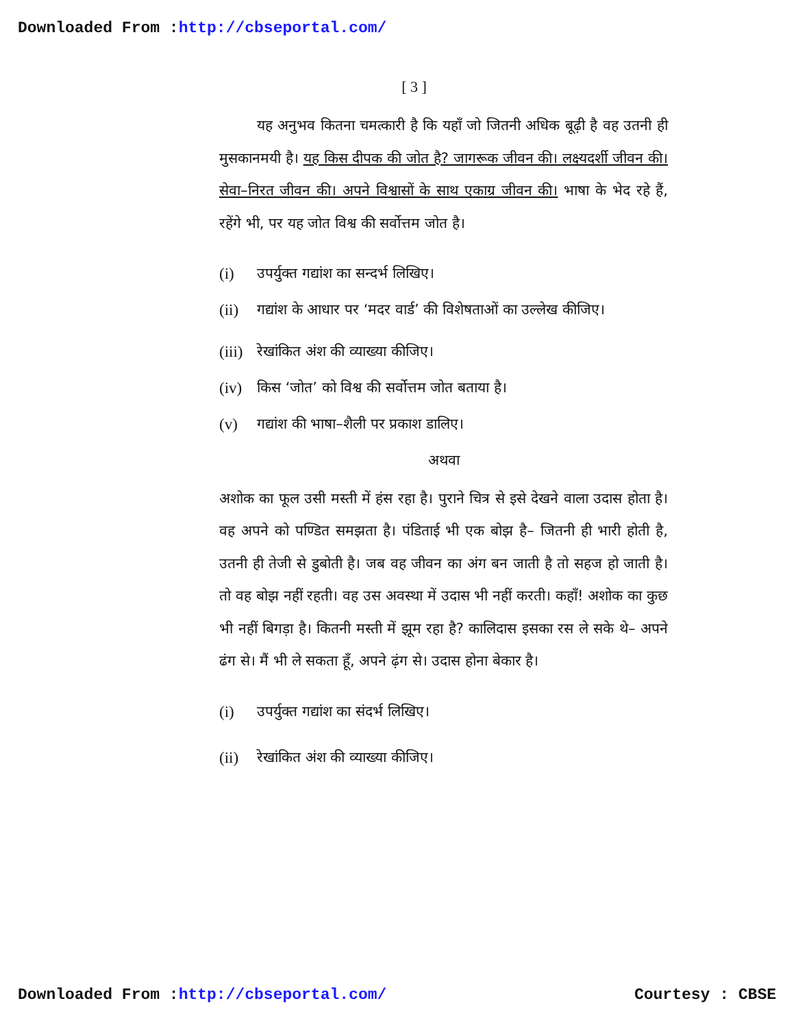Downloaded From :http://cbseportal.com/
[ 3 ]
यह अनुभव कितना चमत्कारी है कि यहाँ जो जितनी अधिक बूढ़ी है वह उतनी ही मुसकानमयी है। यह किस दीपक की जोत है? जागरूक जीवन की। लक्ष्यदर्शी जीवन की। सेवा–निरत जीवन की। अपने विश्वासों के साथ एकाग्र जीवन की। भाषा के भेद रहे हैं, रहेंगे भी, पर यह जोत विश्व की सर्वोत्तम जोत है।
(i) उपर्युक्त गद्यांश का सन्दर्भ लिखिए।
(ii) गद्यांश के आधार पर ‘मदर वार्ड’ की विशेषताओं का उल्लेख कीजिए।
(iii) रेखांकित अंश की व्याख्या कीजिए।
(iv) किस ‘जोत’ को विश्व की सर्वोत्तम जोत बताया है।
(v) गद्यांश की भाषा–शैली पर प्रकाश डालिए।
अथवा
अशोक का फूल उसी मस्ती में हंस रहा है। पुराने चित्र से इसे देखने वाला उदास होता है। वह अपने को पण्डित समझता है। पंडिताई भी एक बोझ है– जितनी ही भारी होती है, उतनी ही तेजी से डुबोती है। जब वह जीवन का अंग बन जाती है तो सहज हो जाती है। तो वह बोझ नहीं रहती। वह उस अवस्था में उदास भी नहीं करती। कहाँ! अशोक का कुछ भी नहीं बिगड़ा है। कितनी मस्ती में झूम रहा है? कालिदास इसका रस ले सके थे– अपने ढंग से। मैं भी ले सकता हूँ, अपने ढ़ंग से। उदास होना बेकार है।
(i) उपर्युक्त गद्यांश का संदर्भ लिखिए।
(ii) रेखांकित अंश की व्याख्या कीजिए।
Downloaded From :http://cbseportal.com/
Courtesy : CBSE